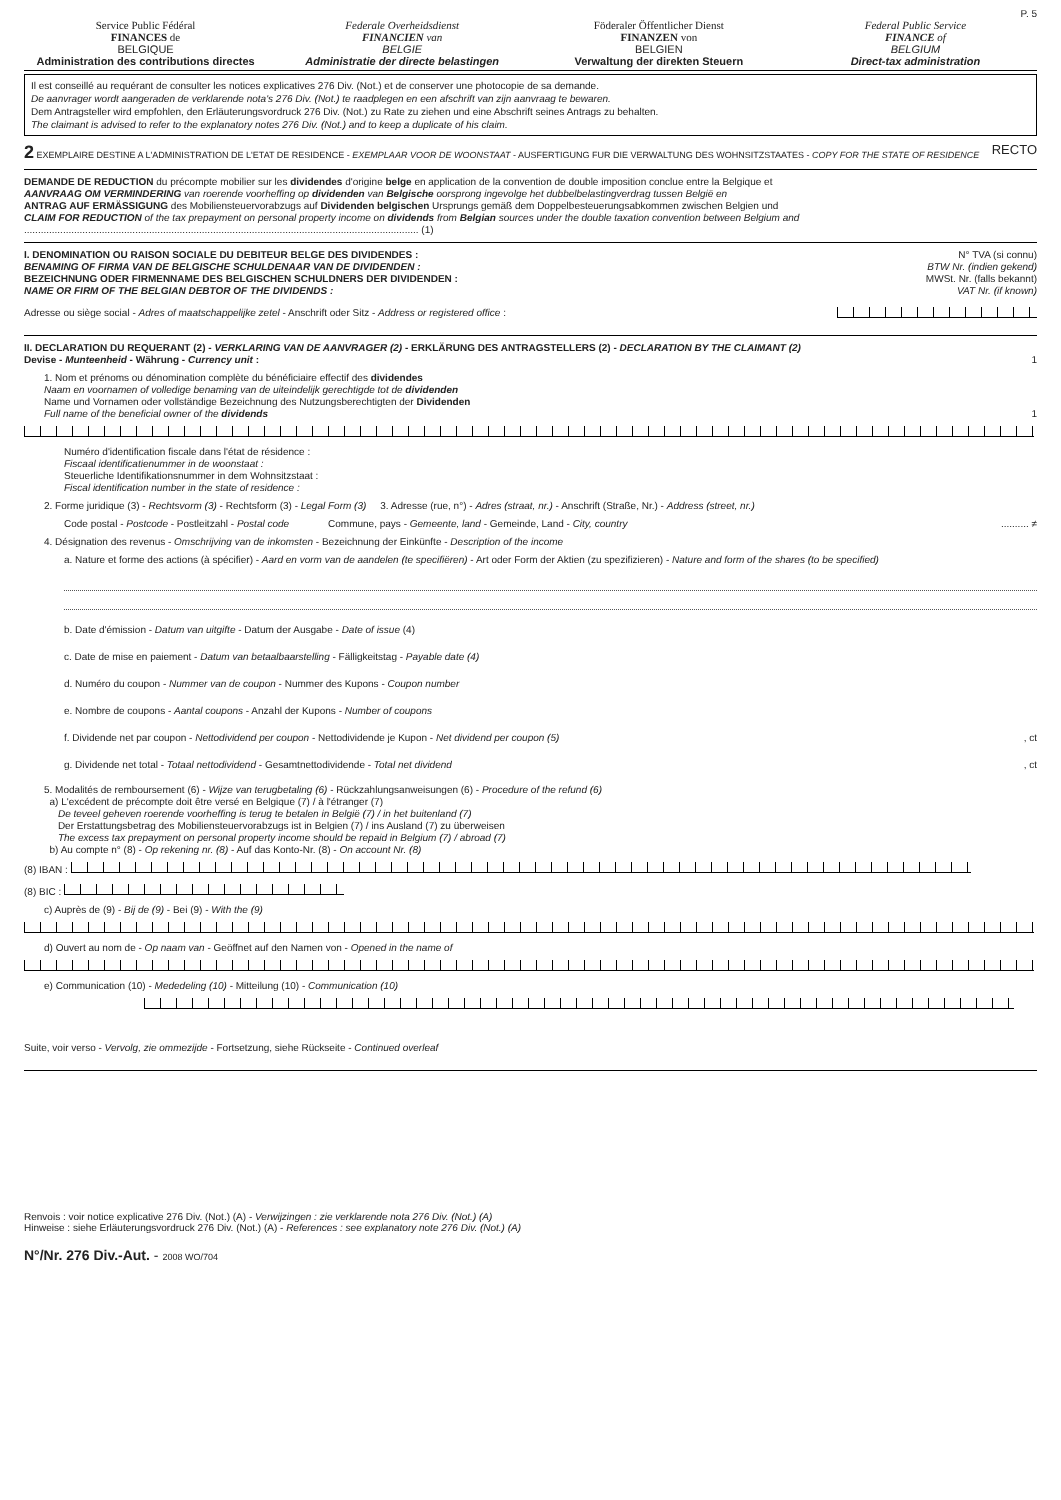P. 5
Service Public Fédéral
FINANCES de
BELGIQUE
Administration des contributions directes
Federale Overheidsdienst
FINANCIEN van
BELGIE
Administratie der directe belastingen
Föderaler Öffentlicher Dienst
FINANZEN von
BELGIEN
Verwaltung der direkten Steuern
Federal Public Service
FINANCE of
BELGIUM
Direct-tax administration
Il est conseillé au requérant de consulter les notices explicatives 276 Div. (Not.) et de conserver une photocopie de sa demande.
De aanvrager wordt aangeraden de verklarende nota's 276 Div. (Not.) te raadplegen en een afschrift van zijn aanvraag te bewaren.
Dem Antragsteller wird empfohlen, den Erläuterungsvordruck 276 Div. (Not.) zu Rate zu ziehen und eine Abschrift seines Antrags zu behalten.
The claimant is advised to refer to the explanatory notes 276 Div. (Not.) and to keep a duplicate of his claim.
2 EXEMPLAIRE DESTINE A L'ADMINISTRATION DE L'ETAT DE RESIDENCE - EXEMPLAAR VOOR DE WOONSTAAT - AUSFERTIGUNG FUR DIE VERWALTUNG DES WOHNSITZSTAATES - COPY FOR THE STATE OF RESIDENCE RECTO
DEMANDE DE REDUCTION du précompte mobilier sur les dividendes d'origine belge en application de la convention de double imposition conclue entre la Belgique et
AANVRAAG OM VERMINDERING van roerende voorheffing op dividenden van Belgische oorsprong ingevolge het dubbelbelastingverdrag tussen België en
ANTRAG AUF ERMÄSSIGUNG des Mobiliensteuervorabzugs auf Dividenden belgischen Ursprungs gemäß dem Doppelbesteuerungsabkommen zwischen Belgien und
CLAIM FOR REDUCTION of the tax prepayment on personal property income on dividends from Belgian sources under the double taxation convention between Belgium and
.............................................................................................................................................. (1)
I. DENOMINATION OU RAISON SOCIALE DU DEBITEUR BELGE DES DIVIDENDES :
BENAMING OF FIRMA VAN DE BELGISCHE SCHULDENAAR VAN DE DIVIDENDEN :
BEZEICHNUNG ODER FIRMENNAME DES BELGISCHEN SCHULDNERS DER DIVIDENDEN :
NAME OR FIRM OF THE BELGIAN DEBTOR OF THE DIVIDENDS :
N° TVA (si connu)
BTW Nr. (indien gekend)
MWSt. Nr. (falls bekannt)
VAT Nr. (if known)
Adresse ou siège social - Adres of maatschappelijke zetel - Anschrift oder Sitz - Address or registered office :
II. DECLARATION DU REQUERANT (2) - VERKLARING VAN DE AANVRAGER (2) - ERKLÄRUNG DES ANTRAGSTELLERS (2) - DECLARATION BY THE CLAIMANT (2)
Devise - Munteenheid - Währung - Currency unit : 1
1. Nom et prénoms ou dénomination complète du bénéficiaire effectif des dividendes
Naam en voornamen of volledige benaming van de uiteindelijk gerechtigde tot de dividenden
Name und Vornamen oder vollständige Bezeichnung des Nutzungsberechtigten der Dividenden
Full name of the beneficial owner of the dividends 1
Numéro d'identification fiscale dans l'état de résidence :
Fiscaal identificatienummer in de woonstaat :
Steuerliche Identifikationsnummer in dem Wohnsitzstaat :
Fiscal identification number in the state of residence :
2. Forme juridique (3) - Rechtsvorm (3) - Rechtsform (3) - Legal Form (3) 3. Adresse (rue, n°) - Adres (straat, nr.) - Anschrift (Straße, Nr.) - Address (street, nr.)
Code postal - Postcode - Postleitzahl - Postal code Commune, pays - Gemeente, land - Gemeinde, Land - City, country .......... ≠
4. Désignation des revenus - Omschrijving van de inkomsten - Bezeichnung der Einkünfte - Description of the income
a. Nature et forme des actions (à spécifier) - Aard en vorm van de aandelen (te specifiëren) - Art oder Form der Aktien (zu spezifizieren) - Nature and form of the shares (to be specified)
b. Date d'émission - Datum van uitgifte - Datum der Ausgabe - Date of issue (4)
c. Date de mise en paiement - Datum van betaalbaarstelling - Fälligkeitstag - Payable date (4)
d. Numéro du coupon - Nummer van de coupon - Nummer des Kupons - Coupon number
e. Nombre de coupons - Aantal coupons - Anzahl der Kupons - Number of coupons
f. Dividende net par coupon - Nettodividend per coupon - Nettodividende je Kupon - Net dividend per coupon (5) , ct
g. Dividende net total - Totaal nettodividend - Gesamtnettodividende - Total net dividend , ct
5. Modalités de remboursement (6) - Wijze van terugbetaling (6) - Rückzahlungsanweisungen (6) - Procedure of the refund (6)
a) L'excédent de précompte doit être versé en Belgique (7) / à l'étranger (7)
De teveel geheven roerende voorheffing is terug te betalen in België (7) / in het buitenland (7)
Der Erstattungsbetrag des Mobiliensteuervorabzugs ist in Belgien (7) / ins Ausland (7) zu überweisen
The excess tax prepayment on personal property income should be repaid in Belgium (7) / abroad (7)
b) Au compte n° (8) - Op rekening nr. (8) - Auf das Konto-Nr. (8) - On account Nr. (8)
(8) IBAN :
(8) BIC :
c) Auprès de (9) - Bij de (9) - Bei (9) - With the (9)
d) Ouvert au nom de - Op naam van - Geöffnet auf den Namen von - Opened in the name of
e) Communication (10) - Mededeling (10) - Mitteilung (10) - Communication (10)
Suite, voir verso - Vervolg, zie ommezijde - Fortsetzung, siehe Rückseite - Continued overleaf
Renvois : voir notice explicative 276 Div. (Not.) (A) - Verwijzingen : zie verklarende nota 276 Div. (Not.) (A)
Hinweise : siehe Erläuterungsvordruck 276 Div. (Not.) (A) - References : see explanatory note 276 Div. (Not.) (A)
N°/Nr. 276 Div.-Aut. - 2008 WO/704